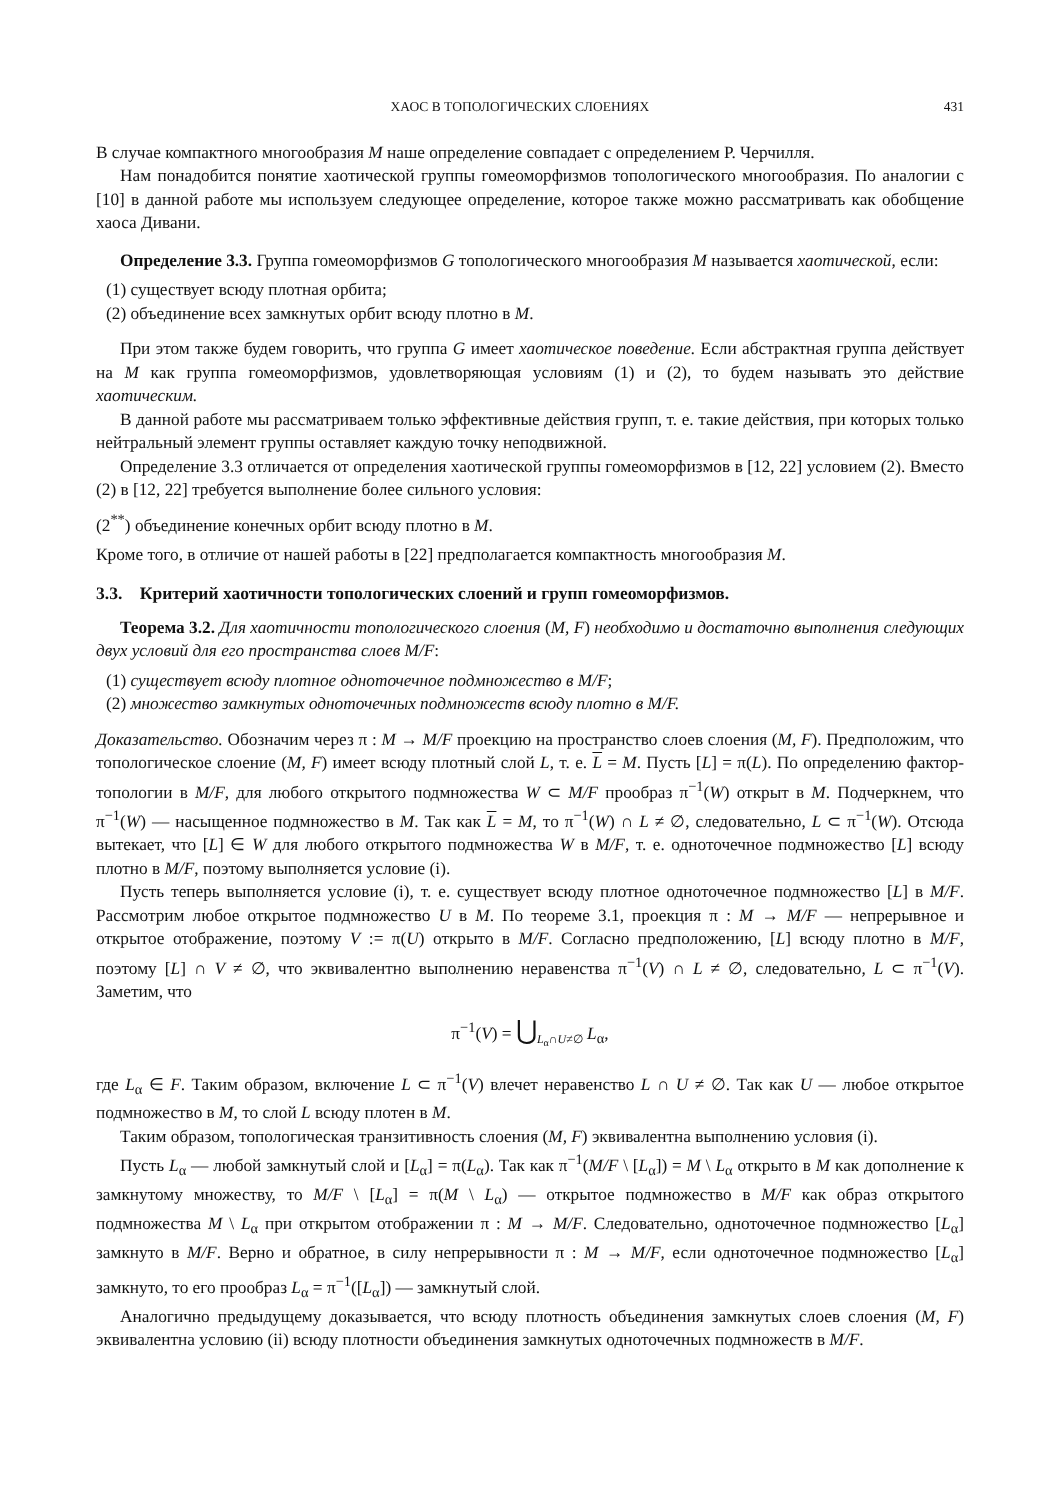ХАОС В ТОПОЛОГИЧЕСКИХ СЛОЕНИЯХ 431
В случае компактного многообразия M наше определение совпадает с определением Р. Черчилля.
Нам понадобится понятие хаотической группы гомеоморфизмов топологического многообразия. По аналогии с [10] в данной работе мы используем следующее определение, которое также можно рассматривать как обобщение хаоса Дивани.
Определение 3.3. Группа гомеоморфизмов G топологического многообразия M называется хаотической, если:
(1) существует всюду плотная орбита;
(2) объединение всех замкнутых орбит всюду плотно в M.
При этом также будем говорить, что группа G имеет хаотическое поведение. Если абстрактная группа действует на M как группа гомеоморфизмов, удовлетворяющая условиям (1) и (2), то будем называть это действие хаотическим.
В данной работе мы рассматриваем только эффективные действия групп, т. е. такие действия, при которых только нейтральный элемент группы оставляет каждую точку неподвижной.
Определение 3.3 отличается от определения хаотической группы гомеоморфизмов в [12, 22] условием (2). Вместо (2) в [12, 22] требуется выполнение более сильного условия:
(2<sup>**</sup>) объединение конечных орбит всюду плотно в M.
Кроме того, в отличие от нашей работы в [22] предполагается компактность многообразия M.
3.3. Критерий хаотичности топологических слоений и групп гомеоморфизмов.
Теорема 3.2. Для хаотичности топологического слоения (M, F) необходимо и достаточно выполнения следующих двух условий для его пространства слоев M/F:
(1) существует всюду плотное одноточечное подмножество в M/F;
(2) множество замкнутых одноточечных подмножеств всюду плотно в M/F.
Доказательство. Обозначим через π : M → M/F проекцию на пространство слоев слоения (M, F). Предположим, что топологическое слоение (M, F) имеет всюду плотный слой L, т. е. L = M. Пусть [L] = π(L). По определению фактор-топологии в M/F, для любого открытого подмножества W ⊂ M/F прообраз π<sup>−1</sup>(W) открыт в M. Подчеркнем, что π<sup>−1</sup>(W) — насыщенное подмножество в M. Так как L = M, то π<sup>−1</sup>(W) ∩ L ≠ ∅, следовательно, L ⊂ π<sup>−1</sup>(W). Отсюда вытекает, что [L] ∈ W для любого открытого подмножества W в M/F, т. е. одноточечное подмножество [L] всюду плотно в M/F, поэтому выполняется условие (i).
Пусть теперь выполняется условие (i), т. е. существует всюду плотное одноточечное подмножество [L] в M/F. Рассмотрим любое открытое подмножество U в M. По теореме 3.1, проекция π : M → M/F — непрерывное и открытое отображение, поэтому V := π(U) открыто в M/F. Согласно предположению, [L] всюду плотно в M/F, поэтому [L] ∩ V ≠ ∅, что эквивалентно выполнению неравенства π<sup>−1</sup>(V) ∩ L ≠ ∅, следовательно, L ⊂ π<sup>−1</sup>(V). Заметим, что
π<sup>−1</sup>(V) = ⋃<sub>L<sub>α</sub>∩U≠∅</sub> L<sub>α</sub>,
где L<sub>α</sub> ∈ F. Таким образом, включение L ⊂ π<sup>−1</sup>(V) влечет неравенство L ∩ U ≠ ∅. Так как U — любое открытое подмножество в M, то слой L всюду плотен в M.
Таким образом, топологическая транзитивность слоения (M, F) эквивалентна выполнению условия (i).
Пусть L<sub>α</sub> — любой замкнутый слой и [L<sub>α</sub>] = π(L<sub>α</sub>). Так как π<sup>−1</sup>(M/F \ [L<sub>α</sub>]) = M \ L<sub>α</sub> открыто в M как дополнение к замкнутому множеству, то M/F \ [L<sub>α</sub>] = π(M \ L<sub>α</sub>) — открытое подмножество в M/F как образ открытого подмножества M \ L<sub>α</sub> при открытом отображении π : M → M/F. Следовательно, одноточечное подмножество [L<sub>α</sub>] замкнуто в M/F. Верно и обратное, в силу непрерывности π : M → M/F, если одноточечное подмножество [L<sub>α</sub>] замкнуто, то его прообраз L<sub>α</sub> = π<sup>−1</sup>([L<sub>α</sub>]) — замкнутый слой.
Аналогично предыдущему доказывается, что всюду плотность объединения замкнутых слоев слоения (M, F) эквивалентна условию (ii) всюду плотности объединения замкнутых одноточечных подмножеств в M/F.